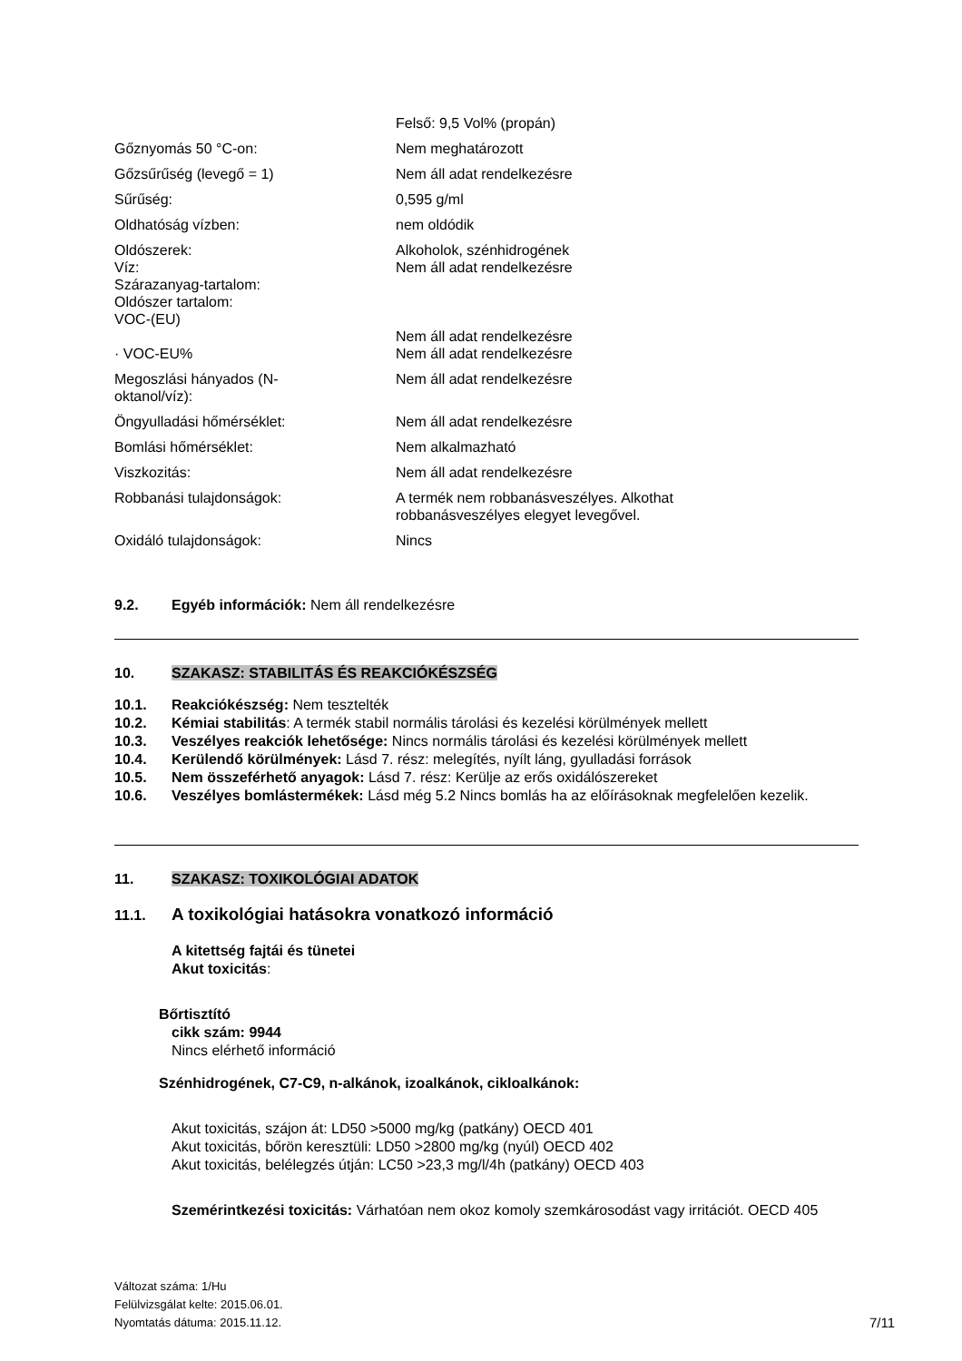| | Felső: 9,5 Vol% (propán) |
| Gőznyomás 50 °C-on: | Nem meghatározott |
| Gőzsűrűség (levegő = 1) | Nem áll adat rendelkezésre |
| Sűrűség: | 0,595 g/ml |
| Oldhatóság vízben: | nem oldódik |
| Oldószerek: Víz: Szárazanyag-tartalom: Oldószer tartalom: VOC-(EU) | Alkoholok, szénhidrogének Nem áll adat rendelkezésre Nem áll adat rendelkezésre |
| · VOC-EU% | Nem áll adat rendelkezésre |
| Megoszlási hányados (N- oktanol/víz): | Nem áll adat rendelkezésre |
| Öngyulladási hőmérséklet: | Nem áll adat rendelkezésre |
| Bomlási hőmérséklet: | Nem alkalmazható |
| Viszkozitás: | Nem áll adat rendelkezésre |
| Robbanási tulajdonságok: | A termék nem robbanásveszélyes. Alkothat robbanásveszélyes elegyet levegővel. |
| Oxidáló tulajdonságok: | Nincs |
9.2. Egyéb információk: Nem áll rendelkezésre
10. SZAKASZ: STABILITÁS ÉS REAKCIÓKÉSZSÉG
10.1. Reakciókészség: Nem tesztelték
10.2. Kémiai stabilitás: A termék stabil normális tárolási és kezelési körülmények mellett
10.3. Veszélyes reakciók lehetősége: Nincs normális tárolási és kezelési körülmények mellett
10.4. Kerülendő körülmények: Lásd 7. rész: melegítés, nyílt láng, gyulladási források
10.5. Nem összeférhető anyagok: Lásd 7. rész: Kerülje az erős oxidálószereket
10.6. Veszélyes bomlástermékek: Lásd még 5.2 Nincs bomlás ha az előírásoknak megfelelően kezelik.
11. SZAKASZ: TOXIKOLÓGIAI ADATOK
11.1. A toxikológiai hatásokra vonatkozó információ
A kitettség fajtái és tünetei
Akut toxicitás:
Bőrtisztító
cikk szám: 9944
Nincs elérhető információ
Szénhidrogének, C7-C9, n-alkánok, izoalkánok, cikloalkánok:
Akut toxicitás, szájon át: LD50 >5000 mg/kg (patkány) OECD 401
Akut toxicitás, bőrön keresztüli: LD50 >2800 mg/kg (nyúl) OECD 402
Akut toxicitás, belélegzés útján: LC50 >23,3 mg/l/4h (patkány) OECD 403
Szemérintkezési toxicitás: Várhatóan nem okoz komoly szemkárosodást vagy irritációt. OECD 405
Változat száma: 1/Hu
Felülvizsgálat kelte: 2015.06.01.
Nyomtatás dátuma: 2015.11.12. 7/11